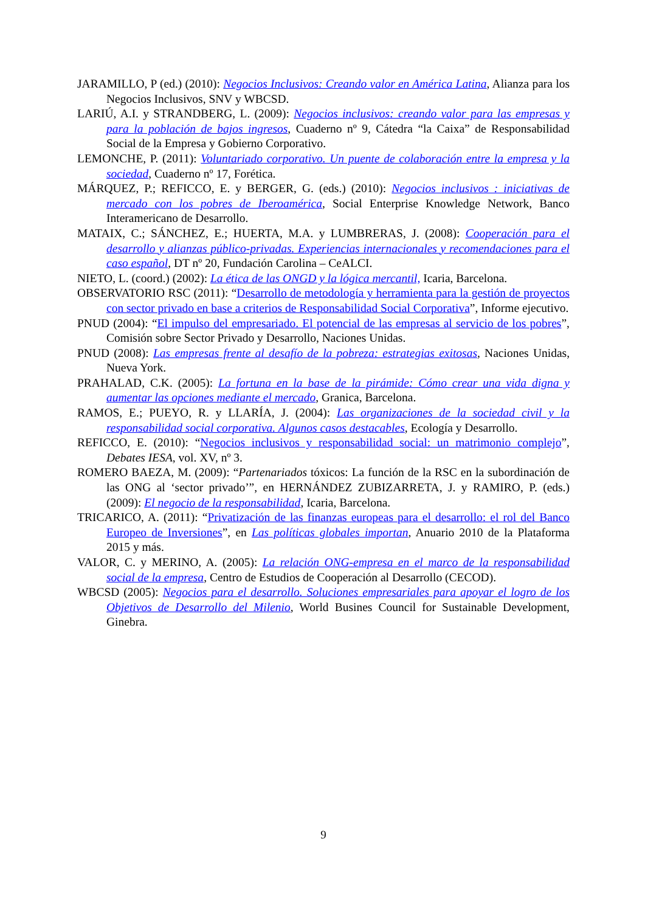JARAMILLO, P (ed.) (2010): Negocios Inclusivos: Creando valor en América Latina, Alianza para los Negocios Inclusivos, SNV y WBCSD.
LARIÚ, A.I. y STRANDBERG, L. (2009): Negocios inclusivos: creando valor para las empresas y para la población de bajos ingresos, Cuaderno nº 9, Cátedra “la Caixa” de Responsabilidad Social de la Empresa y Gobierno Corporativo.
LEMONCHE, P. (2011): Voluntariado corporativo. Un puente de colaboración entre la empresa y la sociedad, Cuaderno nº 17, Forética.
MÁRQUEZ, P.; REFICCO, E. y BERGER, G. (eds.) (2010): Negocios inclusivos : iniciativas de mercado con los pobres de Iberoamérica, Social Enterprise Knowledge Network, Banco Interamericano de Desarrollo.
MATAIX, C.; SÁNCHEZ, E.; HUERTA, M.A. y LUMBRERAS, J. (2008): Cooperación para el desarrollo y alianzas público-privadas. Experiencias internacionales y recomendaciones para el caso español, DT nº 20, Fundación Carolina – CeALCI.
NIETO, L. (coord.) (2002): La ética de las ONGD y la lógica mercantil, Icaria, Barcelona.
OBSERVATORIO RSC (2011): “Desarrollo de metodología y herramienta para la gestión de proyectos con sector privado en base a criterios de Responsabilidad Social Corporativa”, Informe ejecutivo.
PNUD (2004): “El impulso del empresariado. El potencial de las empresas al servicio de los pobres”, Comisión sobre Sector Privado y Desarrollo, Naciones Unidas.
PNUD (2008): Las empresas frente al desafío de la pobreza: estrategias exitosas, Naciones Unidas, Nueva York.
PRAHALAD, C.K. (2005): La fortuna en la base de la pirámide: Cómo crear una vida digna y aumentar las opciones mediante el mercado, Granica, Barcelona.
RAMOS, E.; PUEYO, R. y LLARÍA, J. (2004): Las organizaciones de la sociedad civil y la responsabilidad social corporativa. Algunos casos destacables, Ecología y Desarrollo.
REFICCO, E. (2010): “Negocios inclusivos y responsabilidad social: un matrimonio complejo”, Debates IESA, vol. XV, nº 3.
ROMERO BAEZA, M. (2009): “Partenariados tóxicos: La función de la RSC en la subordinación de las ONG al ‘sector privado’”, en HERNÁNDEZ ZUBIZARRETA, J. y RAMIRO, P. (eds.) (2009): El negocio de la responsabilidad, Icaria, Barcelona.
TRICARICO, A. (2011): “Privatización de las finanzas europeas para el desarrollo: el rol del Banco Europeo de Inversiones”, en Las políticas globales importan, Anuario 2010 de la Plataforma 2015 y más.
VALOR, C. y MERINO, A. (2005): La relación ONG-empresa en el marco de la responsabilidad social de la empresa, Centro de Estudios de Cooperación al Desarrollo (CECOD).
WBCSD (2005): Negocios para el desarrollo. Soluciones empresariales para apoyar el logro de los Objetivos de Desarrollo del Milenio, World Busines Council for Sustainable Development, Ginebra.
9